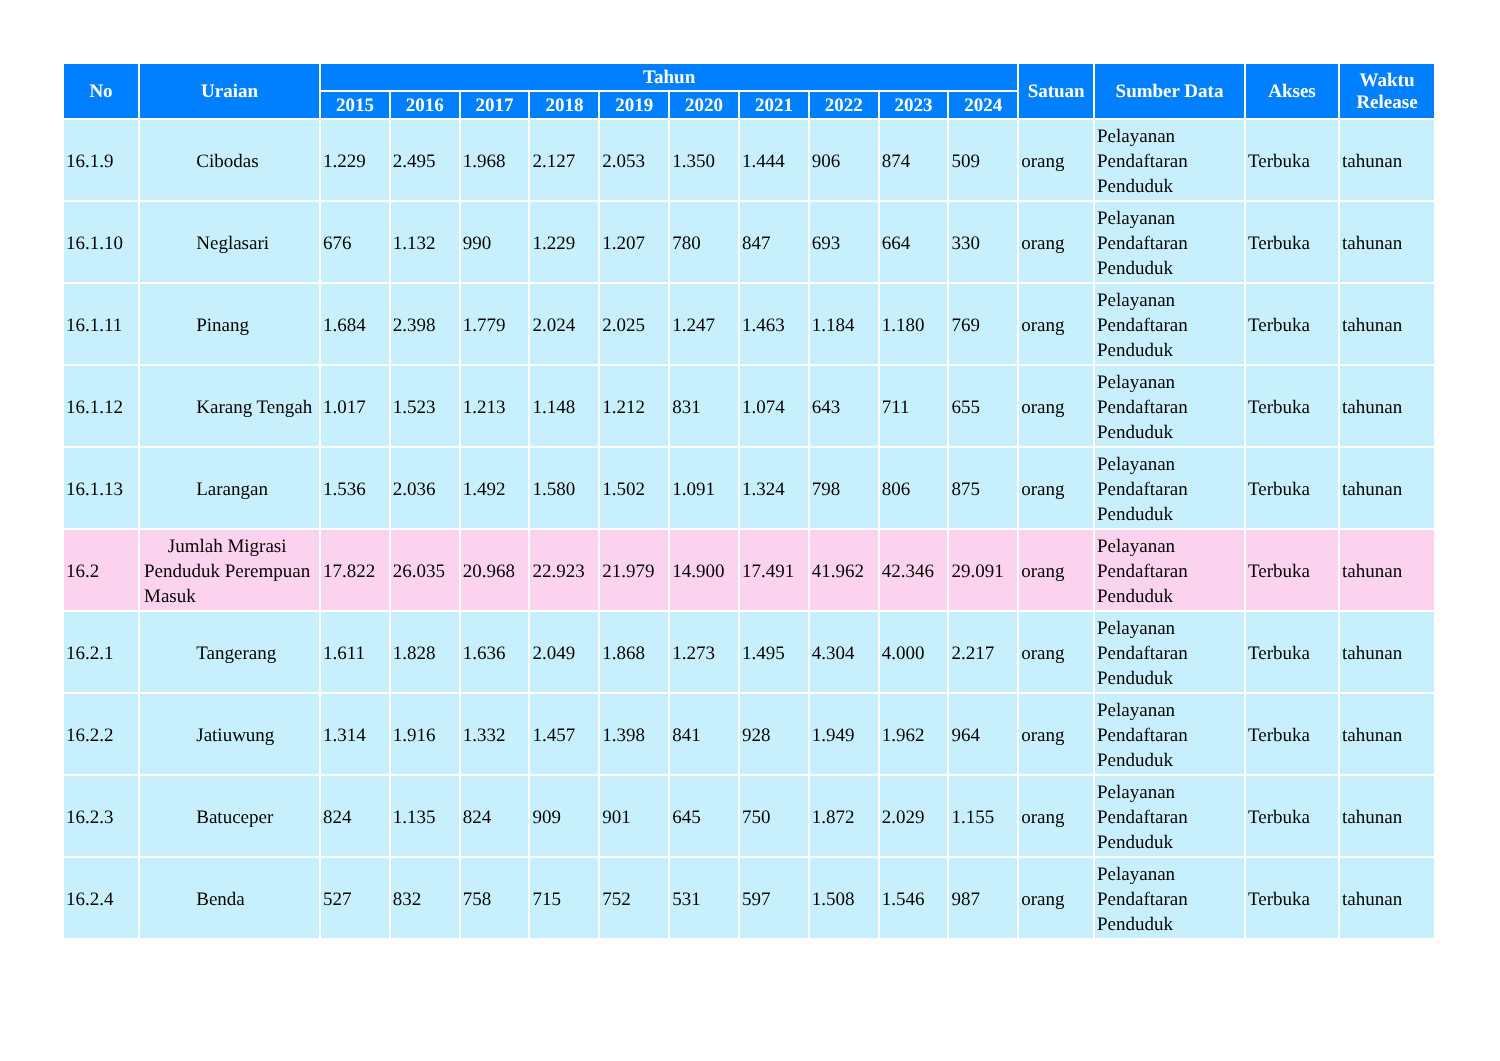| No | Uraian | Tahun | | | | | | | | | | Satuan | Sumber Data | Akses | Waktu Release |
| --- | --- | --- | --- | --- | --- | --- | --- | --- | --- | --- | --- | --- | --- | --- | --- |
| | | 2015 | 2016 | 2017 | 2018 | 2019 | 2020 | 2021 | 2022 | 2023 | 2024 | | | | |
| 16.1.9 | Cibodas | 1.229 | 2.495 | 1.968 | 2.127 | 2.053 | 1.350 | 1.444 | 906 | 874 | 509 | orang | Pelayanan Pendaftaran Penduduk | Terbuka | tahunan |
| 16.1.10 | Neglasari | 676 | 1.132 | 990 | 1.229 | 1.207 | 780 | 847 | 693 | 664 | 330 | orang | Pelayanan Pendaftaran Penduduk | Terbuka | tahunan |
| 16.1.11 | Pinang | 1.684 | 2.398 | 1.779 | 2.024 | 2.025 | 1.247 | 1.463 | 1.184 | 1.180 | 769 | orang | Pelayanan Pendaftaran Penduduk | Terbuka | tahunan |
| 16.1.12 | Karang Tengah | 1.017 | 1.523 | 1.213 | 1.148 | 1.212 | 831 | 1.074 | 643 | 711 | 655 | orang | Pelayanan Pendaftaran Penduduk | Terbuka | tahunan |
| 16.1.13 | Larangan | 1.536 | 2.036 | 1.492 | 1.580 | 1.502 | 1.091 | 1.324 | 798 | 806 | 875 | orang | Pelayanan Pendaftaran Penduduk | Terbuka | tahunan |
| 16.2 | Jumlah Migrasi Penduduk Perempuan Masuk | 17.822 | 26.035 | 20.968 | 22.923 | 21.979 | 14.900 | 17.491 | 41.962 | 42.346 | 29.091 | orang | Pelayanan Pendaftaran Penduduk | Terbuka | tahunan |
| 16.2.1 | Tangerang | 1.611 | 1.828 | 1.636 | 2.049 | 1.868 | 1.273 | 1.495 | 4.304 | 4.000 | 2.217 | orang | Pelayanan Pendaftaran Penduduk | Terbuka | tahunan |
| 16.2.2 | Jatiuwung | 1.314 | 1.916 | 1.332 | 1.457 | 1.398 | 841 | 928 | 1.949 | 1.962 | 964 | orang | Pelayanan Pendaftaran Penduduk | Terbuka | tahunan |
| 16.2.3 | Batuceper | 824 | 1.135 | 824 | 909 | 901 | 645 | 750 | 1.872 | 2.029 | 1.155 | orang | Pelayanan Pendaftaran Penduduk | Terbuka | tahunan |
| 16.2.4 | Benda | 527 | 832 | 758 | 715 | 752 | 531 | 597 | 1.508 | 1.546 | 987 | orang | Pelayanan Pendaftaran Penduduk | Terbuka | tahunan |